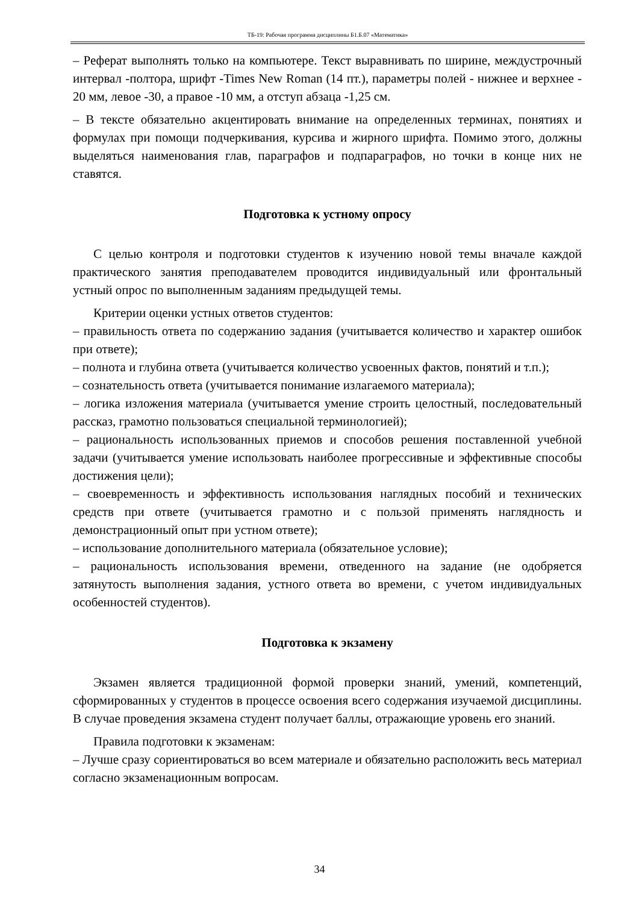ТБ-19: Рабочая программа дисциплины Б1.Б.07 «Математика»
– Реферат выполнять только на компьютере. Текст выравнивать по ширине, междустрочный интервал -полтора, шрифт -Times New Roman (14 пт.), параметры полей - нижнее и верхнее - 20 мм, левое -30, а правое -10 мм, а отступ абзаца -1,25 см.
– В тексте обязательно акцентировать внимание на определенных терминах, понятиях и формулах при помощи подчеркивания, курсива и жирного шрифта. Помимо этого, должны выделяться наименования глав, параграфов и подпараграфов, но точки в конце них не ставятся.
Подготовка к устному опросу
С целью контроля и подготовки студентов к изучению новой темы вначале каждой практического занятия преподавателем проводится индивидуальный или фронтальный устный опрос по выполненным заданиям предыдущей темы.
Критерии оценки устных ответов студентов:
– правильность ответа по содержанию задания (учитывается количество и характер ошибок при ответе);
– полнота и глубина ответа (учитывается количество усвоенных фактов, понятий и т.п.);
– сознательность ответа (учитывается понимание излагаемого материала);
– логика изложения материала (учитывается умение строить целостный, последовательный рассказ, грамотно пользоваться специальной терминологией);
– рациональность использованных приемов и способов решения поставленной учебной задачи (учитывается умение использовать наиболее прогрессивные и эффективные способы достижения цели);
– своевременность и эффективность использования наглядных пособий и технических средств при ответе (учитывается грамотно и с пользой применять наглядность и демонстрационный опыт при устном ответе);
– использование дополнительного материала (обязательное условие);
– рациональность использования времени, отведенного на задание (не одобряется затянутость выполнения задания, устного ответа во времени, с учетом индивидуальных особенностей студентов).
Подготовка к экзамену
Экзамен является традиционной формой проверки знаний, умений, компетенций, сформированных у студентов в процессе освоения всего содержания изучаемой дисциплины. В случае проведения экзамена студент получает баллы, отражающие уровень его знаний.
Правила подготовки к экзаменам:
– Лучше сразу сориентироваться во всем материале и обязательно расположить весь материал согласно экзаменационным вопросам.
34